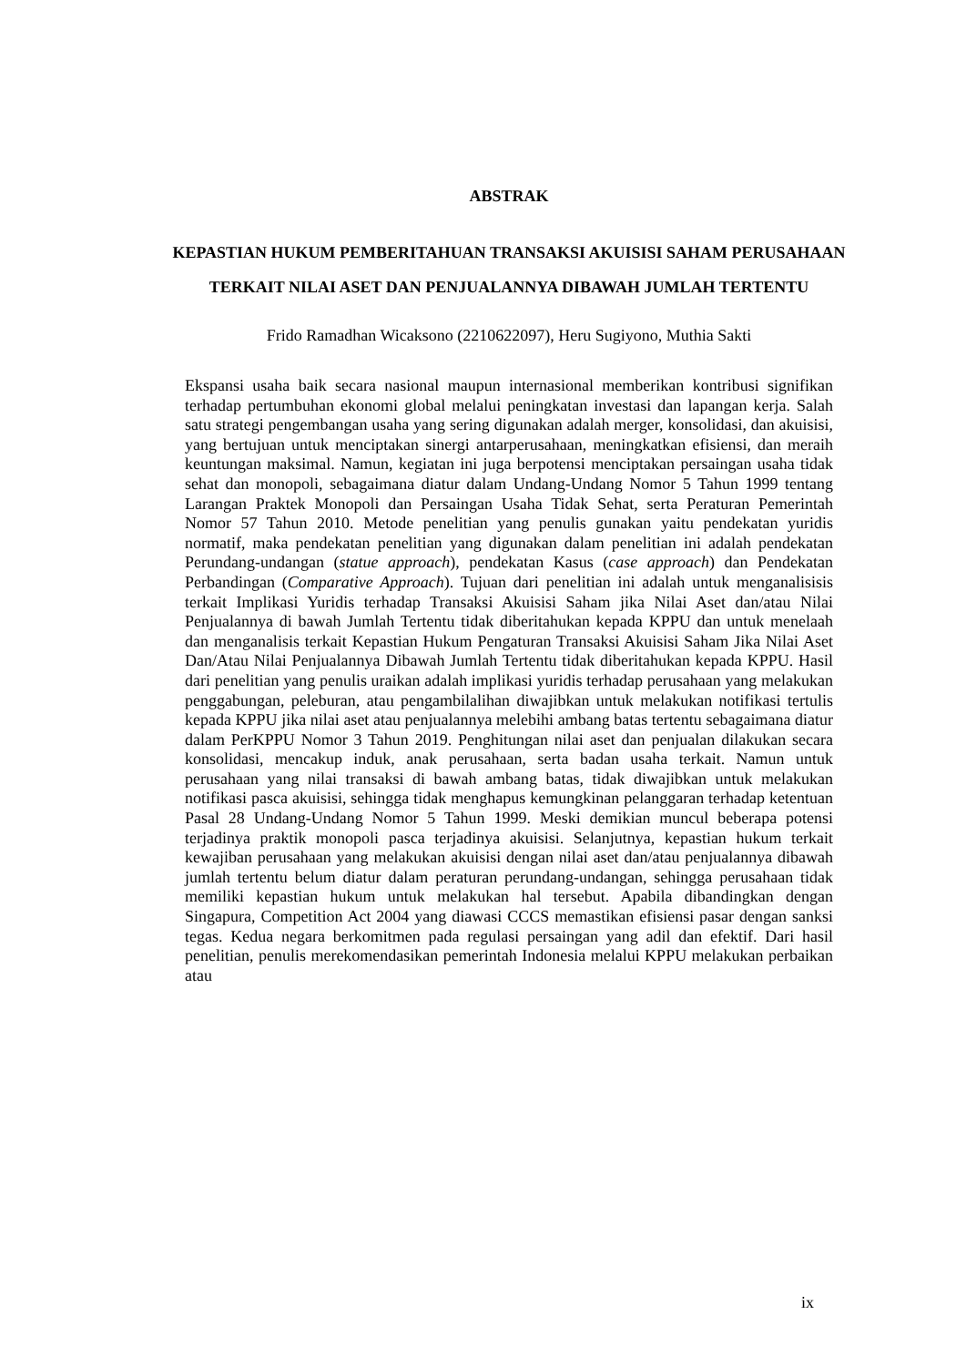ABSTRAK
KEPASTIAN HUKUM PEMBERITAHUAN TRANSAKSI AKUISISI SAHAM PERUSAHAAN TERKAIT NILAI ASET DAN PENJUALANNYA DIBAWAH JUMLAH TERTENTU
Frido Ramadhan Wicaksono (2210622097), Heru Sugiyono, Muthia Sakti
Ekspansi usaha baik secara nasional maupun internasional memberikan kontribusi signifikan terhadap pertumbuhan ekonomi global melalui peningkatan investasi dan lapangan kerja. Salah satu strategi pengembangan usaha yang sering digunakan adalah merger, konsolidasi, dan akuisisi, yang bertujuan untuk menciptakan sinergi antarperusahaan, meningkatkan efisiensi, dan meraih keuntungan maksimal. Namun, kegiatan ini juga berpotensi menciptakan persaingan usaha tidak sehat dan monopoli, sebagaimana diatur dalam Undang-Undang Nomor 5 Tahun 1999 tentang Larangan Praktek Monopoli dan Persaingan Usaha Tidak Sehat, serta Peraturan Pemerintah Nomor 57 Tahun 2010. Metode penelitian yang penulis gunakan yaitu pendekatan yuridis normatif, maka pendekatan penelitian yang digunakan dalam penelitian ini adalah pendekatan Perundang-undangan (statue approach), pendekatan Kasus (case approach) dan Pendekatan Perbandingan (Comparative Approach). Tujuan dari penelitian ini adalah untuk menganalisisis terkait Implikasi Yuridis terhadap Transaksi Akuisisi Saham jika Nilai Aset dan/atau Nilai Penjualannya di bawah Jumlah Tertentu tidak diberitahukan kepada KPPU dan untuk menelaah dan menganalisis terkait Kepastian Hukum Pengaturan Transaksi Akuisisi Saham Jika Nilai Aset Dan/Atau Nilai Penjualannya Dibawah Jumlah Tertentu tidak diberitahukan kepada KPPU. Hasil dari penelitian yang penulis uraikan adalah implikasi yuridis terhadap perusahaan yang melakukan penggabungan, peleburan, atau pengambilalihan diwajibkan untuk melakukan notifikasi tertulis kepada KPPU jika nilai aset atau penjualannya melebihi ambang batas tertentu sebagaimana diatur dalam PerKPPU Nomor 3 Tahun 2019. Penghitungan nilai aset dan penjualan dilakukan secara konsolidasi, mencakup induk, anak perusahaan, serta badan usaha terkait. Namun untuk perusahaan yang nilai transaksi di bawah ambang batas, tidak diwajibkan untuk melakukan notifikasi pasca akuisisi, sehingga tidak menghapus kemungkinan pelanggaran terhadap ketentuan Pasal 28 Undang-Undang Nomor 5 Tahun 1999. Meski demikian muncul beberapa potensi terjadinya praktik monopoli pasca terjadinya akuisisi. Selanjutnya, kepastian hukum terkait kewajiban perusahaan yang melakukan akuisisi dengan nilai aset dan/atau penjualannya dibawah jumlah tertentu belum diatur dalam peraturan perundang-undangan, sehingga perusahaan tidak memiliki kepastian hukum untuk melakukan hal tersebut. Apabila dibandingkan dengan Singapura, Competition Act 2004 yang diawasi CCCS memastikan efisiensi pasar dengan sanksi tegas. Kedua negara berkomitmen pada regulasi persaingan yang adil dan efektif. Dari hasil penelitian, penulis merekomendasikan pemerintah Indonesia melalui KPPU melakukan perbaikan atau
ix